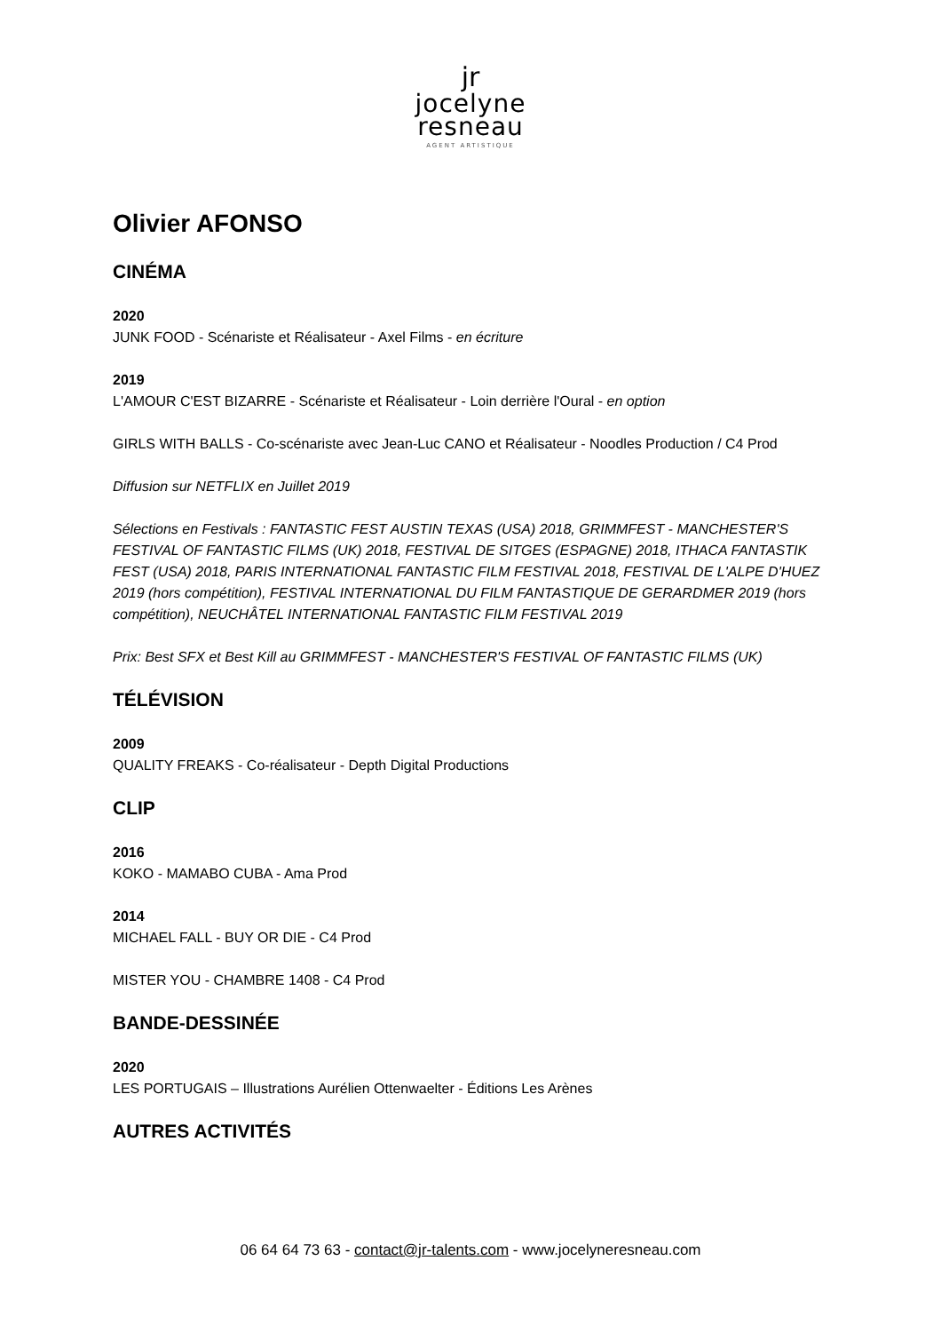jr
jocelyne
resneau
AGENT ARTISTIQUE
Olivier AFONSO
CINÉMA
2020
JUNK FOOD - Scénariste et Réalisateur - Axel Films - en écriture
2019
L'AMOUR C'EST BIZARRE - Scénariste et Réalisateur - Loin derrière l'Oural - en option
GIRLS WITH BALLS - Co-scénariste avec Jean-Luc CANO et Réalisateur - Noodles Production / C4 Prod
Diffusion sur NETFLIX en Juillet 2019
Sélections en Festivals : FANTASTIC FEST AUSTIN TEXAS (USA) 2018, GRIMMFEST - MANCHESTER'S FESTIVAL OF FANTASTIC FILMS (UK) 2018, FESTIVAL DE SITGES (ESPAGNE) 2018, ITHACA FANTASTIK FEST (USA) 2018, PARIS INTERNATIONAL FANTASTIC FILM FESTIVAL 2018, FESTIVAL DE L'ALPE D'HUEZ 2019 (hors compétition), FESTIVAL INTERNATIONAL DU FILM FANTASTIQUE DE GERARDMER 2019 (hors compétition), NEUCHÂTEL INTERNATIONAL FANTASTIC FILM FESTIVAL 2019
Prix: Best SFX et Best Kill au GRIMMFEST - MANCHESTER'S FESTIVAL OF FANTASTIC FILMS (UK)
TÉLÉVISION
2009
QUALITY FREAKS - Co-réalisateur - Depth Digital Productions
CLIP
2016
KOKO - MAMABO CUBA - Ama Prod
2014
MICHAEL FALL - BUY OR DIE - C4 Prod
MISTER YOU - CHAMBRE 1408 - C4 Prod
BANDE-DESSINÉE
2020
LES PORTUGAIS – Illustrations Aurélien Ottenwaelter - Éditions Les Arènes
AUTRES ACTIVITÉS
06 64 64 73 63 - contact@jr-talents.com - www.jocelyneresneau.com